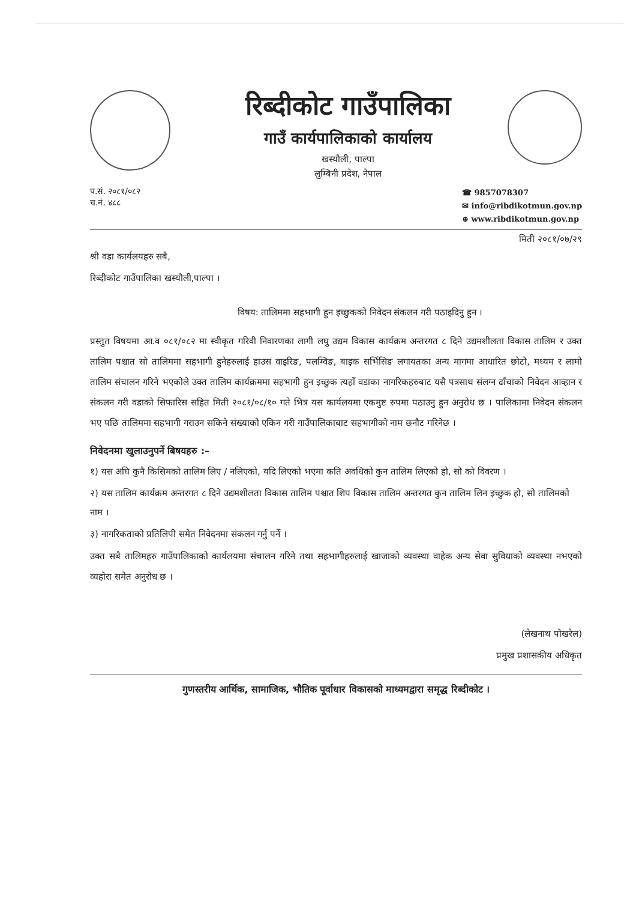रिब्दीकोट गाउँपालिका
गाउँ कार्यपालिकाको कार्यालय
खस्यौली, पाल्पा
लुम्बिनी प्रदेश, नेपाल
प.सं. २०८१/०८२
च.नं. ४८८
☎ 9857078307
✉ info@ribdikotmun.gov.np
⊕ www.ribdikotmun.gov.np
मिती २०८१/०७/२९
श्री वडा कार्यलयहरु सबै,
रिब्दीकोट गाउँपालिका खस्यौली,पाल्पा ।
विषय: तालिममा सहभागी हुन इच्छुकको निवेदन संकलन गरी पठाइदिनु हुन ।
प्रस्तुत विषयमा आ.व ०८१/०८२ मा स्वीकृत गरिवी निवारणका लागी लघु उद्यम विकास कार्यक्रम अन्तरगत ८ दिने उद्यमशीलता विकास तालिम र उक्त तालिम पश्चात सो तालिममा सहभागी हुनेहरुलाई हाउस वाइरिङ, पलम्विङ, बाइक सर्भिसिङ लगायतका अन्य मागमा आधारित छोटो, मध्यम र लामो तालिम संचालन गरिने भएकोले उक्त तालिम कार्यक्रममा सहभागी हुन इच्छुक त्यहाँ वडाका नागरिकहरुबाट यसै पत्रसाथ संलग्न ढाँचाको निवेदन आव्हान र संकलन गरी वडाको सिफारिस सहित मिती २०८१/०८/१० गते भित्र यस कार्यलयमा एकमुष्ट रुपमा पठाउनु हुन अनुरोध छ । पालिकामा निवेदन संकलन भए पछि तालिममा सहभागी गराउन सकिने संख्याको एकिन गरी गाउँपालिकाबाट सहभागीको नाम छनौट गरिनेछ ।
निवेदनमा खुलाउनुपर्ने बिषयहरु :–
१) यस अघि कुनै किसिमको तालिम लिए / नलिएको, यदि लिएको भएमा कति अवधिको कुन तालिम लिएको हो, सो को विवरण ।
२) यस तालिम कार्यक्रम अन्तरगत ८ दिने उद्यमशीलता विकास तालिम पश्चात शिप विकास तालिम अन्तरगत कुन तालिम लिन इच्छुक हो, सो तालिमको नाम ।
३) नागरिकताको प्रतिलिपी समेत निवेदनमा संकलन गर्नु पर्ने ।
उक्त सबै तालिमहरु गाउँपालिकाको कार्यलयमा संचालन गरिने तथा सहभागीहरुलाई खाजाको व्यवस्था वाहेक अन्य सेवा सुविधाको व्यवस्था नभएको व्यहोरा समेत अनुरोध छ ।
(लेखनाथ पोखरेल)
प्रमुख प्रशासकीय अधिकृत
गुणस्तरीय आर्थिक, सामाजिक, भौतिक पूर्वाधार विकासको माध्यमद्वारा समृद्ध रिब्दीकोट ।